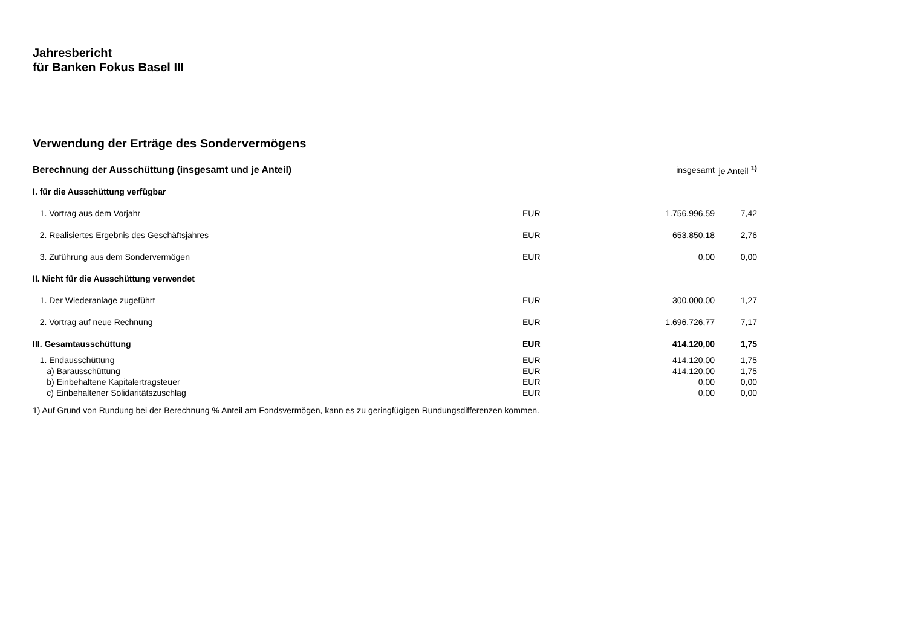Jahresbericht
für Banken Fokus Basel III
Verwendung der Erträge des Sondervermögens
| Berechnung der Ausschüttung (insgesamt und je Anteil) | | insgesamt | je Anteil <sup>1)</sup> |
| I. für die Ausschüttung verfügbar | | | |
| 1. Vortrag aus dem Vorjahr | EUR | 1.756.996,59 | 7,42 |
| 2. Realisiertes Ergebnis des Geschäftsjahres | EUR | 653.850,18 | 2,76 |
| 3. Zuführung aus dem Sondervermögen | EUR | 0,00 | 0,00 |
| II. Nicht für die Ausschüttung verwendet | | | |
| 1. Der Wiederanlage zugeführt | EUR | 300.000,00 | 1,27 |
| 2. Vortrag auf neue Rechnung | EUR | 1.696.726,77 | 7,17 |
| III. Gesamtausschüttung | EUR | 414.120,00 | 1,75 |
| 1. Endausschüttung | EUR | 414.120,00 | 1,75 |
| a) Barausschüttung | EUR | 414.120,00 | 1,75 |
| b) Einbehaltene Kapitalertragsteuer | EUR | 0,00 | 0,00 |
| c) Einbehaltener Solidaritätszuschlag | EUR | 0,00 | 0,00 |
1) Auf Grund von Rundung bei der Berechnung % Anteil am Fondsvermögen, kann es zu geringfügigen Rundungsdifferenzen kommen.